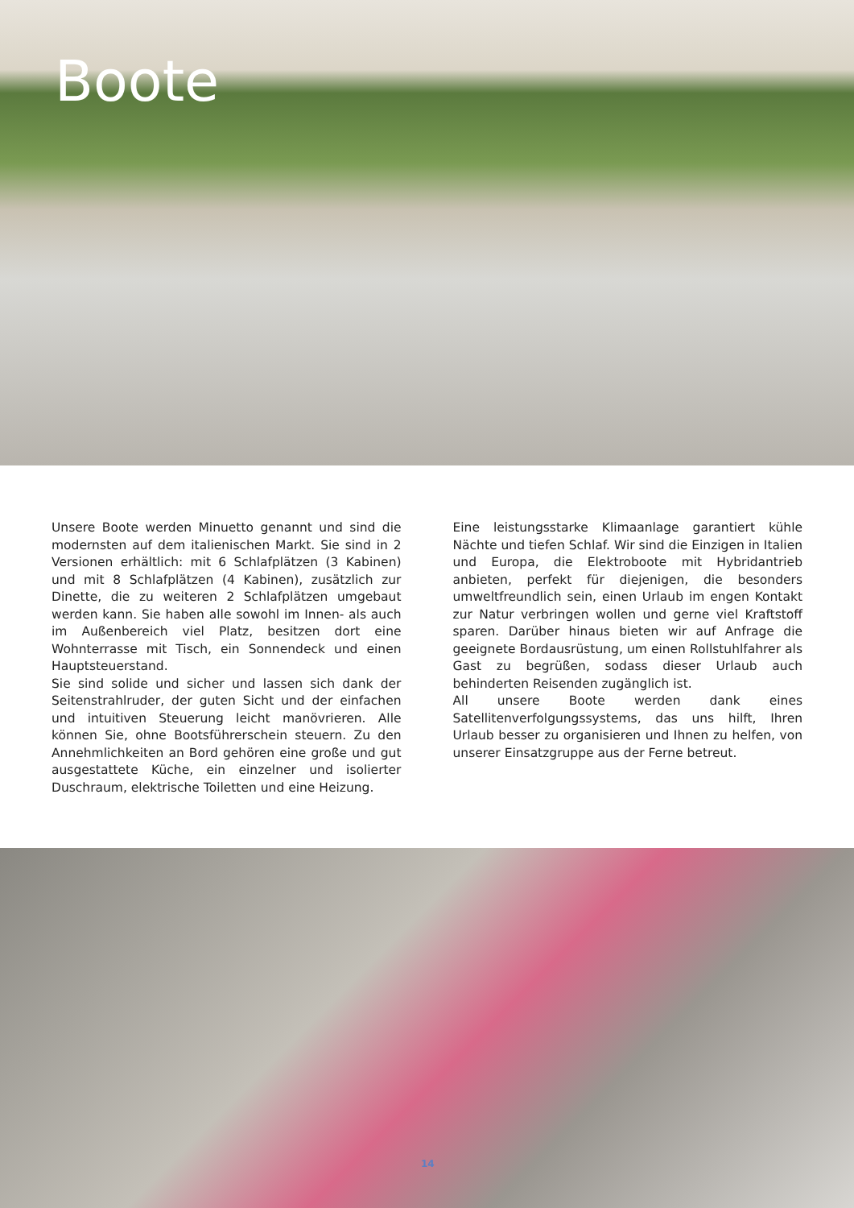Boote
Unsere Boote werden Minuetto genannt und sind die modernsten auf dem italienischen Markt. Sie sind in 2 Versionen erhältlich: mit 6 Schlafplätzen (3 Kabinen) und mit 8 Schlafplätzen (4 Kabinen), zusätzlich zur Dinette, die zu weiteren 2 Schlafplätzen umgebaut werden kann. Sie haben alle sowohl im Innen- als auch im Außenbereich viel Platz, besitzen dort eine Wohnterrasse mit Tisch, ein Sonnendeck und einen Hauptsteuerstand.
Sie sind solide und sicher und lassen sich dank der Seitenstrahlruder, der guten Sicht und der einfachen und intuitiven Steuerung leicht manövrieren. Alle können Sie, ohne Bootsführerschein steuern. Zu den Annehmlichkeiten an Bord gehören eine große und gut ausgestattete Küche, ein einzelner und isolierter Duschraum, elektrische Toiletten und eine Heizung.
Eine leistungsstarke Klimaanlage garantiert kühle Nächte und tiefen Schlaf. Wir sind die Einzigen in Italien und Europa, die Elektroboote mit Hybridantrieb anbieten, perfekt für diejenigen, die besonders umweltfreundlich sein, einen Urlaub im engen Kontakt zur Natur verbringen wollen und gerne viel Kraftstoff sparen. Darüber hinaus bieten wir auf Anfrage die geeignete Bordausrüstung, um einen Rollstuhlfahrer als Gast zu begrüßen, sodass dieser Urlaub auch behinderten Reisenden zugänglich ist.
All unsere Boote werden dank eines Satellitenverfolgungssystems, das uns hilft, Ihren Urlaub besser zu organisieren und Ihnen zu helfen, von unserer Einsatzgruppe aus der Ferne betreut.
14